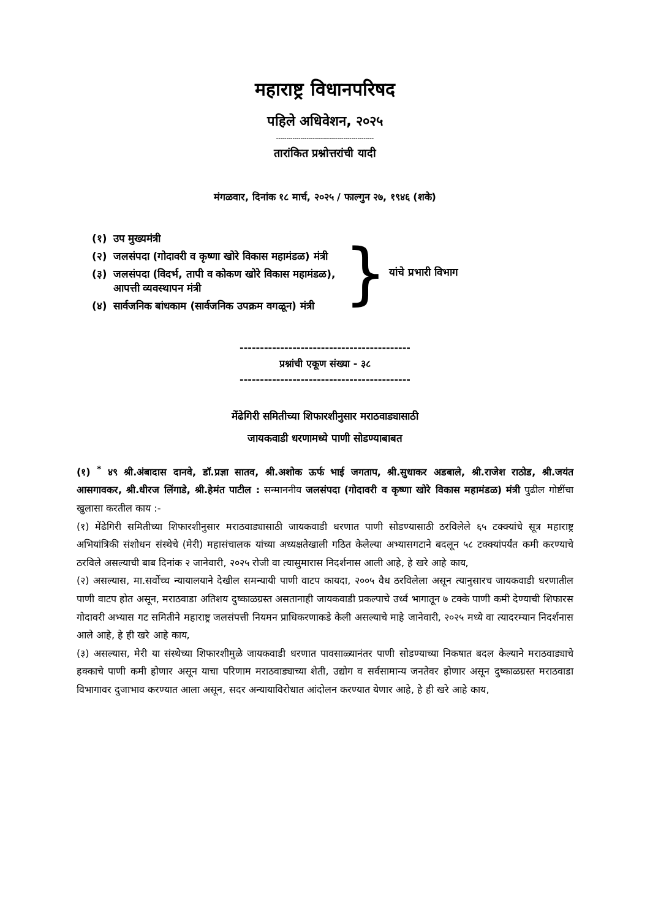महाराष्ट्र विधानपरिषद
पहिले अधिवेशन, २०२५
------------------------------------------------
तारांकित प्रश्नोत्तरांची यादी
मंगळवार, दिनांक १८ मार्च, २०२५ / फाल्गुन २७, १९४६ (शके)
| (१) | उप मुख्यमंत्री |
| (२) | जलसंपदा (गोदावरी व कृष्णा खोरे विकास महामंडळ) मंत्री |
| (३) | जलसंपदा (विदर्भ, तापी व कोकण खोरे विकास महामंडळ), आपत्ती व्यवस्थापन मंत्री |
| (४) | सार्वजनिक बांधकाम (सार्वजनिक उपक्रम वगळून) मंत्री |
} यांचे प्रभारी विभाग
------------------------------------------
प्रश्नांची एकूण संख्या - ३८
------------------------------------------
मेंढेगिरी समितीच्या शिफारशीनुसार मराठवाड्यासाठी
जायकवाडी धरणामध्ये पाणी सोडण्याबाबत
(१) <sup>*</sup> ४९ श्री.अंबादास दानवे, डॉ.प्रज्ञा सातव, श्री.अशोक ऊर्फ भाई जगताप, श्री.सुधाकर अडबाले, श्री.राजेश राठोड, श्री.जयंत आसगावकर, श्री.धीरज लिंगाडे, श्री.हेमंत पाटील : सन्माननीय जलसंपदा (गोदावरी व कृष्णा खोरे विकास महामंडळ) मंत्री पुढील गोष्टींचा खुलासा करतील काय :-
(१) मेंढेगिरी समितीच्या शिफारशीनुसार मराठवाड्यासाठी जायकवाडी धरणात पाणी सोडण्यासाठी ठरविलेले ६५ टक्क्यांचे सूत्र महाराष्ट्र अभियांत्रिकी संशोधन संस्थेचे (मेरी) महासंचालक यांच्या अध्यक्षतेखाली गठित केलेल्या अभ्यासगटाने बदलून ५८ टक्क्यांपर्यंत कमी करण्याचे ठरविले असल्याची बाब दिनांक २ जानेवारी, २०२५ रोजी वा त्यासुमारास निदर्शनास आली आहे, हे खरे आहे काय,
(२) असल्यास, मा.सर्वोच्च न्यायालयाने देखील समन्यायी पाणी वाटप कायदा, २००५ वैध ठरविलेला असून त्यानुसारच जायकवाडी धरणातील पाणी वाटप होत असून, मराठवाडा अतिशय दुष्काळग्रस्त असतानाही जायकवाडी प्रकल्पाचे उर्ध्व भागातून ७ टक्के पाणी कमी देण्याची शिफारस गोदावरी अभ्यास गट समितीने महाराष्ट्र जलसंपत्ती नियमन प्राधिकरणाकडे केली असल्याचे माहे जानेवारी, २०२५ मध्ये वा त्यादरम्यान निदर्शनास आले आहे, हे ही खरे आहे काय,
(३) असल्यास, मेरी या संस्थेच्या शिफारशीमुळे जायकवाडी धरणात पावसाळ्यानंतर पाणी सोडण्याच्या निकषात बदल केल्याने मराठवाड्याचे हक्काचे पाणी कमी होणार असून याचा परिणाम मराठवाड्याच्या शेती, उद्योग व सर्वसामान्य जनतेवर होणार असून दुष्काळग्रस्त मराठवाडा विभागावर दुजाभाव करण्यात आला असून, सदर अन्यायाविरोधात आंदोलन करण्यात येणार आहे, हे ही खरे आहे काय,